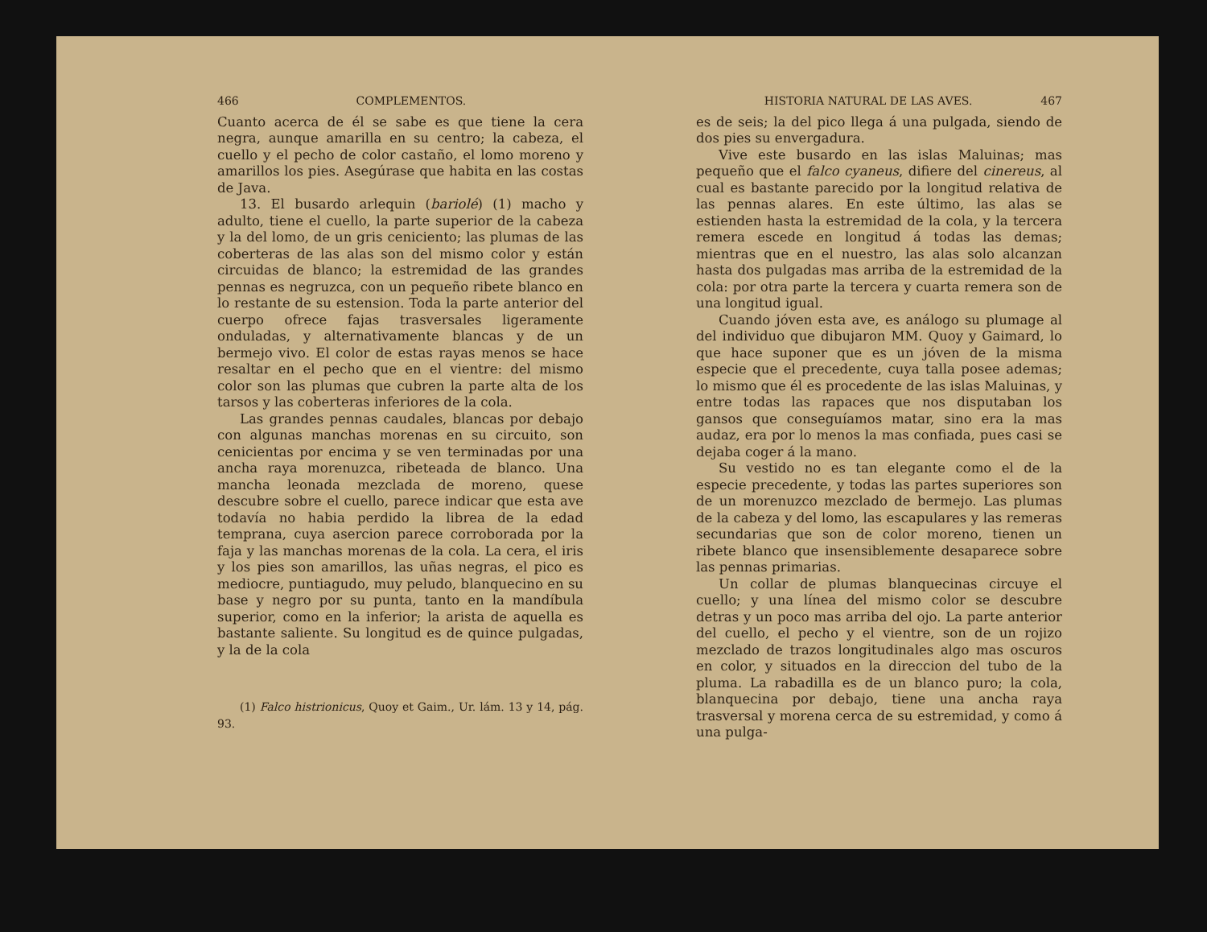466 COMPLEMENTOS.
Cuanto acerca de él se sabe es que tiene la cera negra, aunque amarilla en su centro; la cabeza, el cuello y el pecho de color castaño, el lomo moreno y amarillos los pies. Asegúrase que habita en las costas de Java.
13. El busardo arlequin (bariolé) (1) macho y adulto, tiene el cuello, la parte superior de la cabeza y la del lomo, de un gris ceniciento; las plumas de las coberteras de las alas son del mismo color y están circuidas de blanco; la estremidad de las grandes pennas es negruzca, con un pequeño ribete blanco en lo restante de su estension. Toda la parte anterior del cuerpo ofrece fajas trasversales ligeramente onduladas, y alternativamente blancas y de un bermejo vivo. El color de estas rayas menos se hace resaltar en el pecho que en el vientre: del mismo color son las plumas que cubren la parte alta de los tarsos y las coberteras inferiores de la cola.
Las grandes pennas caudales, blancas por debajo con algunas manchas morenas en su circuito, son cenicientas por encima y se ven terminadas por una ancha raya morenuzca, ribeteada de blanco. Una mancha leonada mezclada de moreno, quese descubre sobre el cuello, parece indicar que esta ave todavía no habia perdido la librea de la edad temprana, cuya asercion parece corroborada por la faja y las manchas morenas de la cola. La cera, el iris y los pies son amarillos, las uñas negras, el pico es mediocre, puntiagudo, muy peludo, blanquecino en su base y negro por su punta, tanto en la mandíbula superior, como en la inferior; la arista de aquella es bastante saliente. Su longitud es de quince pulgadas, y la de la cola
(1) Falco histrionicus, Quoy et Gaim., Ur. lám. 13 y 14, pág. 93.
HISTORIA NATURAL DE LAS AVES. 467
es de seis; la del pico llega á una pulgada, siendo de dos pies su envergadura.
Vive este busardo en las islas Maluinas; mas pequeño que el falco cyaneus, difiere del cinereus, al cual es bastante parecido por la longitud relativa de las pennas alares. En este último, las alas se estienden hasta la estremidad de la cola, y la tercera remera escede en longitud á todas las demas; mientras que en el nuestro, las alas solo alcanzan hasta dos pulgadas mas arriba de la estremidad de la cola: por otra parte la tercera y cuarta remera son de una longitud igual.
Cuando jóven esta ave, es análogo su plumage al del individuo que dibujaron MM. Quoy y Gaimard, lo que hace suponer que es un jóven de la misma especie que el precedente, cuya talla posee ademas; lo mismo que él es procedente de las islas Maluinas, y entre todas las rapaces que nos disputaban los gansos que conseguíamos matar, sino era la mas audaz, era por lo menos la mas confiada, pues casi se dejaba coger á la mano.
Su vestido no es tan elegante como el de la especie precedente, y todas las partes superiores son de un morenuzco mezclado de bermejo. Las plumas de la cabeza y del lomo, las escapulares y las remeras secundarias que son de color moreno, tienen un ribete blanco que insensiblemente desaparece sobre las pennas primarias.
Un collar de plumas blanquecinas circuye el cuello; y una línea del mismo color se descubre detras y un poco mas arriba del ojo. La parte anterior del cuello, el pecho y el vientre, son de un rojizo mezclado de trazos longitudinales algo mas oscuros en color, y situados en la direccion del tubo de la pluma. La rabadilla es de un blanco puro; la cola, blanquecina por debajo, tiene una ancha raya trasversal y morena cerca de su estremidad, y como á una pulga-